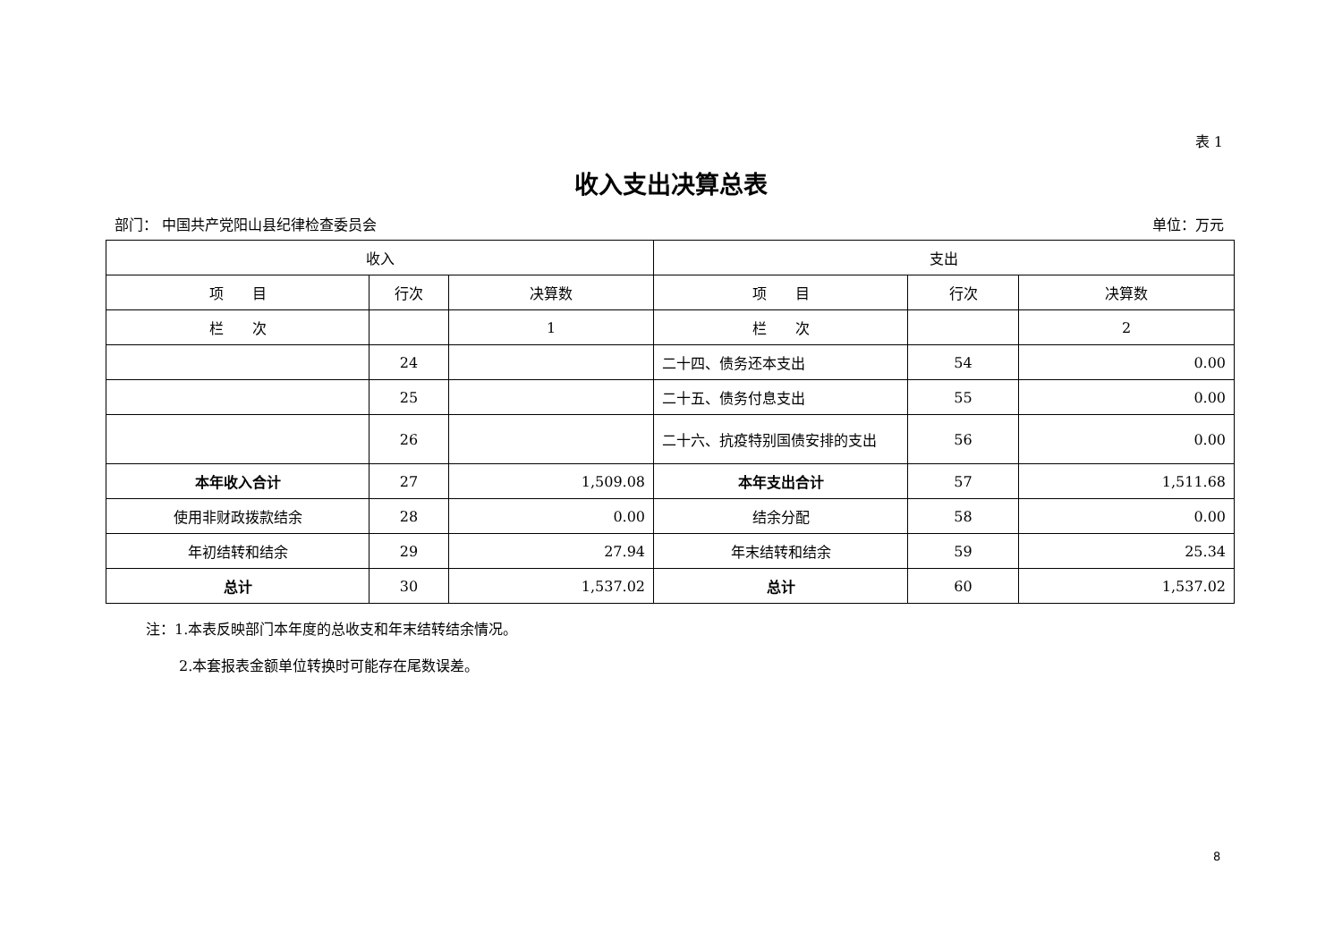表 1
收入支出决算总表
部门： 中国共产党阳山县纪律检查委员会 单位：万元
| 收入 | | | 支出 | | |
| --- | --- | --- | --- | --- | --- |
| 项 目 | 行次 | 决算数 | 项 目 | 行次 | 决算数 |
| 栏 次 | | 1 | 栏 次 | | 2 |
| | 24 | | 二十四、债务还本支出 | 54 | 0.00 |
| | 25 | | 二十五、债务付息支出 | 55 | 0.00 |
| | 26 | | 二十六、抗疫特别国债安排的支出 | 56 | 0.00 |
| 本年收入合计 | 27 | 1,509.08 | 本年支出合计 | 57 | 1,511.68 |
| 使用非财政拨款结余 | 28 | 0.00 | 结余分配 | 58 | 0.00 |
| 年初结转和结余 | 29 | 27.94 | 年末结转和结余 | 59 | 25.34 |
| 总计 | 30 | 1,537.02 | 总计 | 60 | 1,537.02 |
注：1.本表反映部门本年度的总收支和年末结转结余情况。
2.本套报表金额单位转换时可能存在尾数误差。
8